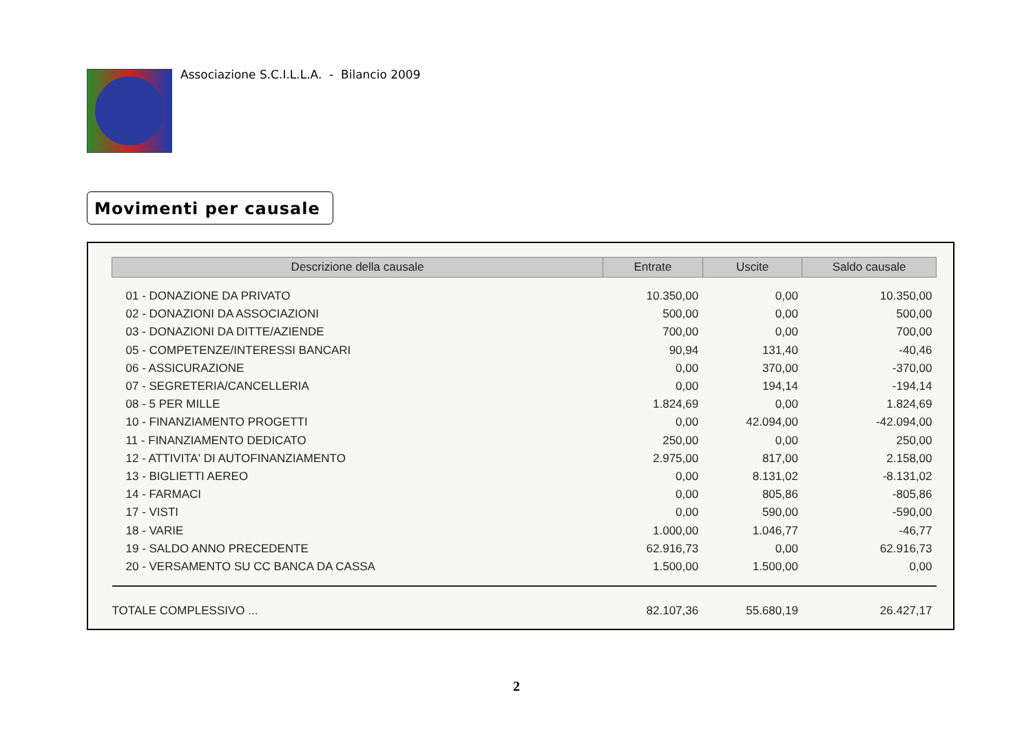Associazione S.C.I.L.L.A. - Bilancio 2009
Movimenti per causale
| Descrizione della causale | Entrate | Uscite | Saldo causale |
| --- | --- | --- | --- |
| 01 - DONAZIONE DA PRIVATO | 10.350,00 | 0,00 | 10.350,00 |
| 02 - DONAZIONI DA ASSOCIAZIONI | 500,00 | 0,00 | 500,00 |
| 03 - DONAZIONI DA DITTE/AZIENDE | 700,00 | 0,00 | 700,00 |
| 05 - COMPETENZE/INTERESSI BANCARI | 90,94 | 131,40 | -40,46 |
| 06 - ASSICURAZIONE | 0,00 | 370,00 | -370,00 |
| 07 - SEGRETERIA/CANCELLERIA | 0,00 | 194,14 | -194,14 |
| 08 - 5 PER MILLE | 1.824,69 | 0,00 | 1.824,69 |
| 10 - FINANZIAMENTO PROGETTI | 0,00 | 42.094,00 | -42.094,00 |
| 11 - FINANZIAMENTO DEDICATO | 250,00 | 0,00 | 250,00 |
| 12 - ATTIVITA' DI AUTOFINANZIAMENTO | 2.975,00 | 817,00 | 2.158,00 |
| 13 - BIGLIETTI AEREO | 0,00 | 8.131,02 | -8.131,02 |
| 14 - FARMACI | 0,00 | 805,86 | -805,86 |
| 17 - VISTI | 0,00 | 590,00 | -590,00 |
| 18 - VARIE | 1.000,00 | 1.046,77 | -46,77 |
| 19 - SALDO ANNO PRECEDENTE | 62.916,73 | 0,00 | 62.916,73 |
| 20 - VERSAMENTO SU CC BANCA DA CASSA | 1.500,00 | 1.500,00 | 0,00 |
| TOTALE COMPLESSIVO ... | 82.107,36 | 55.680,19 | 26.427,17 |
2